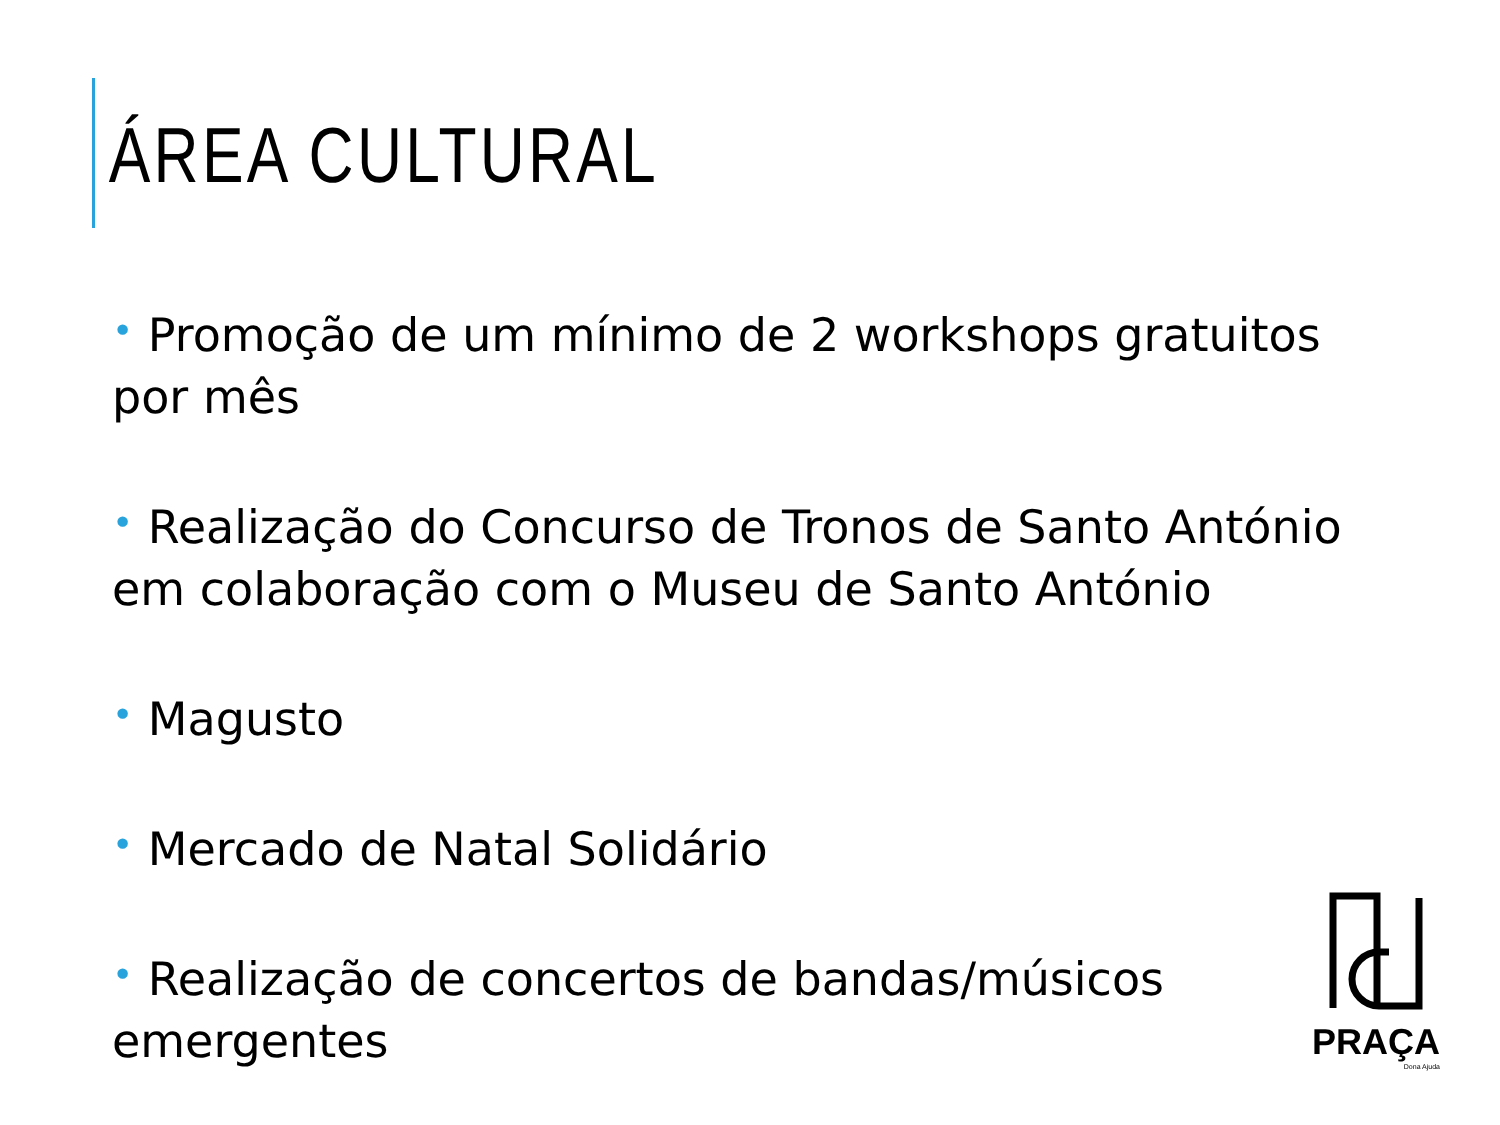ÁREA CULTURAL
• Promoção de um mínimo de 2 workshops gratuitos por mês
• Realização do Concurso de Tronos de Santo António em colaboração com o Museu de Santo António
• Magusto
• Mercado de Natal Solidário
• Realização de concertos de bandas/músicos emergentes
PRAÇA
Dona Ajuda